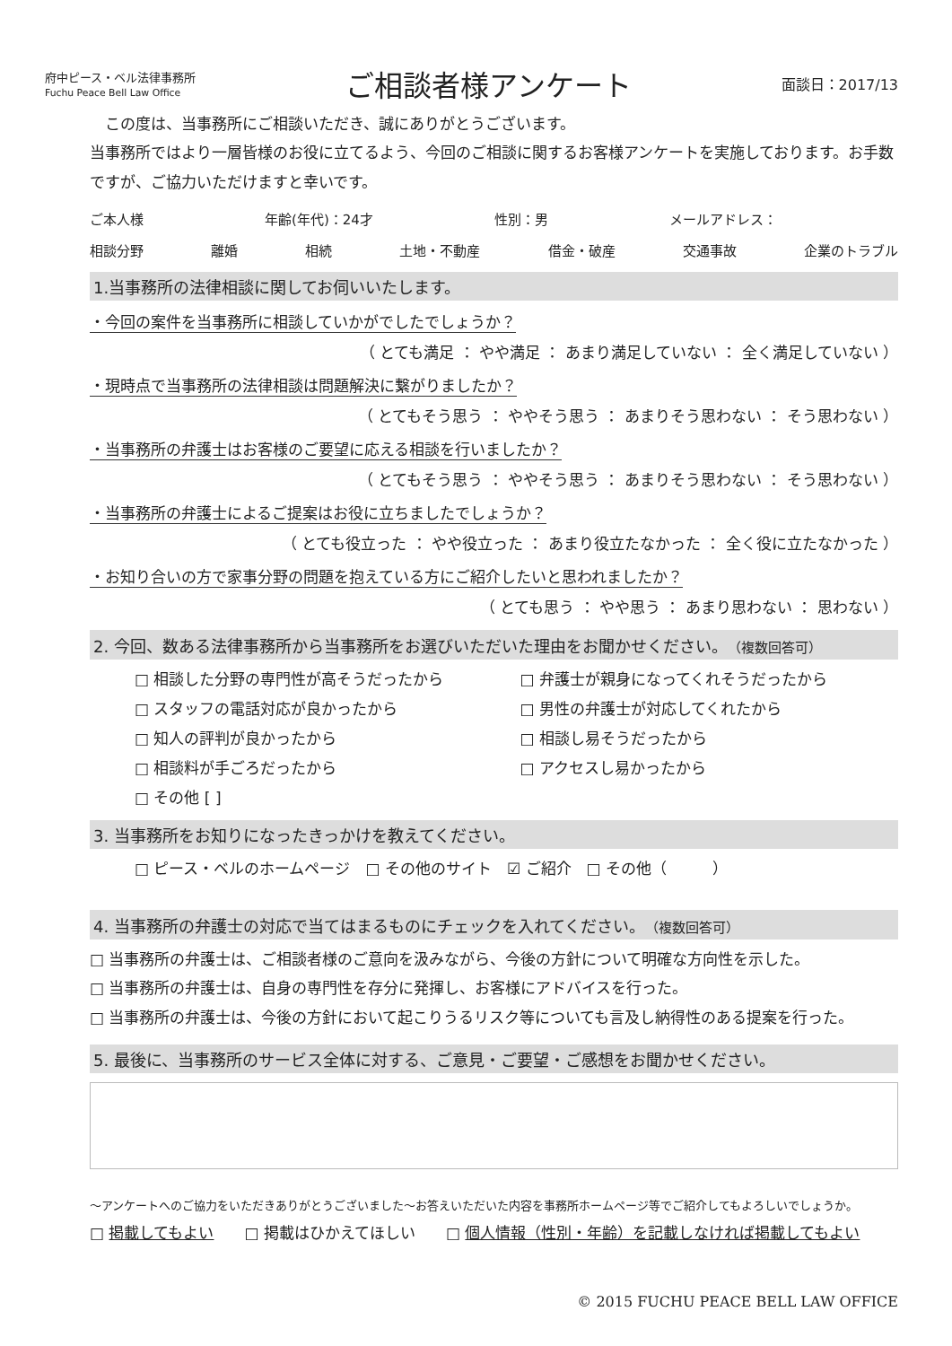府中ピース・ベル法律事務所
Fuchu Peace Bell Law Office
ご相談者様アンケート
面談日：2017/13
　この度は、当事務所にご相談いただき、誠にありがとうございます。
当事務所ではより一層皆様のお役に立てるよう、今回のご相談に関するお客様アンケートを実施しております。お手数ですが、ご協力いただけますと幸いです。
ご本人様 年齢(年代)：24才 性別：男 メールアドレス：
相談分野 離婚 相続 土地・不動産 借金・破産 交通事故 企業のトラブル
1.当事務所の法律相談に関してお伺いいたします。
・今回の案件を当事務所に相談していかがでしたでしょうか？
（ とても満足 ： やや満足 ： あまり満足していない ： 全く満足していない ）
・現時点で当事務所の法律相談は問題解決に繋がりましたか？
（ とてもそう思う ： ややそう思う ： あまりそう思わない ： そう思わない ）
・当事務所の弁護士はお客様のご要望に応える相談を行いましたか？
（ とてもそう思う ： ややそう思う ： あまりそう思わない ： そう思わない ）
・当事務所の弁護士によるご提案はお役に立ちましたでしょうか？
（ とても役立った ： やや役立った ： あまり役立たなかった ： 全く役に立たなかった ）
・お知り合いの方で家事分野の問題を抱えている方にご紹介したいと思われましたか？
（ とても思う ： やや思う ： あまり思わない ： 思わない ）
2. 今回、数ある法律事務所から当事務所をお選びいただいた理由をお聞かせください。（複数回答可）
□ 相談した分野の専門性が高そうだったから □ 弁護士が親身になってくれそうだったから □ スタッフの電話対応が良かったから □ 男性の弁護士が対応してくれたから □ 知人の評判が良かったから □ 相談し易そうだったから □ 相談料が手ごろだったから □ アクセスし易かったから □ その他 [ ]
3. 当事務所をお知りになったきっかけを教えてください。
□ ピース・ベルのホームページ　□ その他のサイト　☑ ご紹介　□ その他（　　　）
4. 当事務所の弁護士の対応で当てはまるものにチェックを入れてください。（複数回答可）
□ 当事務所の弁護士は、ご相談者様のご意向を汲みながら、今後の方針について明確な方向性を示した。
□ 当事務所の弁護士は、自身の専門性を存分に発揮し、お客様にアドバイスを行った。
□ 当事務所の弁護士は、今後の方針において起こりうるリスク等についても言及し納得性のある提案を行った。
5. 最後に、当事務所のサービス全体に対する、ご意見・ご要望・ご感想をお聞かせください。
～アンケートへのご協力をいただきありがとうございました～お答えいただいた内容を事務所ホームページ等でご紹介してもよろしいでしょうか。
□ 掲載してもよい　　□ 掲載はひかえてほしい　　□ 個人情報（性別・年齢）を記載しなければ掲載してもよい
© 2015 FUCHU PEACE BELL LAW OFFICE